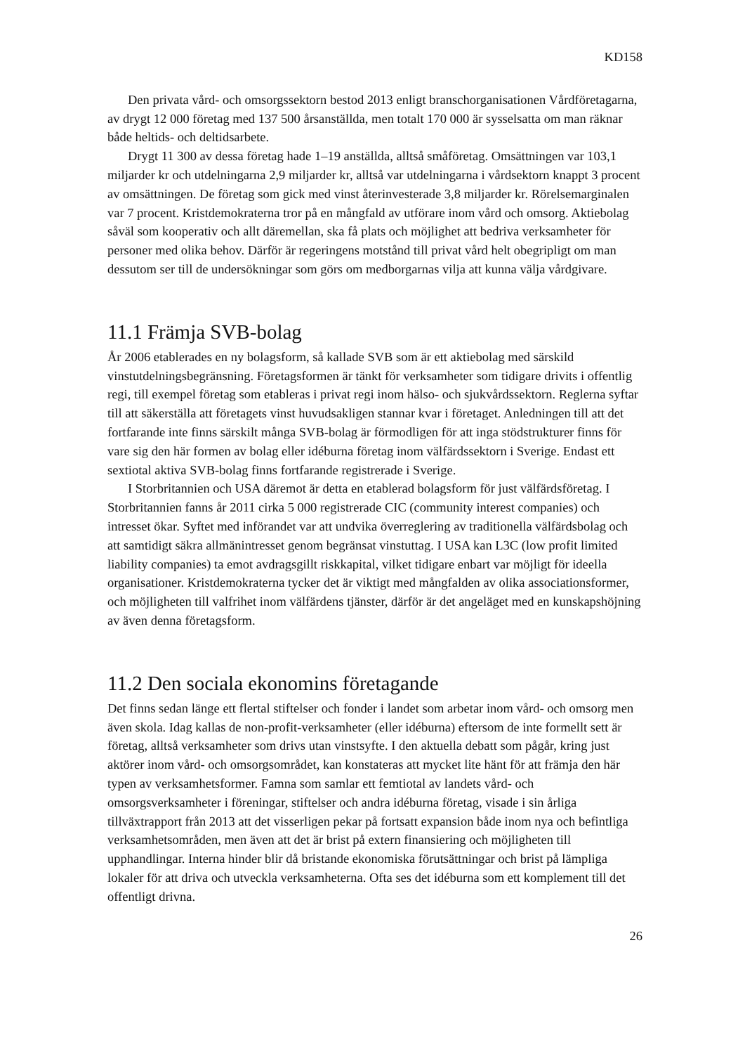KD158
Den privata vård- och omsorgssektorn bestod 2013 enligt branschorganisationen Vårdföretagarna, av drygt 12 000 företag med 137 500 årsanställda, men totalt 170 000 är sysselsatta om man räknar både heltids- och deltidsarbete.
Drygt 11 300 av dessa företag hade 1–19 anställda, alltså småföretag. Omsättningen var 103,1 miljarder kr och utdelningarna 2,9 miljarder kr, alltså var utdelningarna i vårdsektorn knappt 3 procent av omsättningen. De företag som gick med vinst återinvesterade 3,8 miljarder kr. Rörelsemarginalen var 7 procent. Kristdemokraterna tror på en mångfald av utförare inom vård och omsorg. Aktiebolag såväl som kooperativ och allt däremellan, ska få plats och möjlighet att bedriva verksamheter för personer med olika behov. Därför är regeringens motstånd till privat vård helt obegripligt om man dessutom ser till de undersökningar som görs om medborgarnas vilja att kunna välja vårdgivare.
11.1 Främja SVB-bolag
År 2006 etablerades en ny bolagsform, så kallade SVB som är ett aktiebolag med särskild vinstutdelningsbegränsning. Företagsformen är tänkt för verksamheter som tidigare drivits i offentlig regi, till exempel företag som etableras i privat regi inom hälso- och sjukvårdssektorn. Reglerna syftar till att säkerställa att företagets vinst huvudsakligen stannar kvar i företaget. Anledningen till att det fortfarande inte finns särskilt många SVB-bolag är förmodligen för att inga stödstrukturer finns för vare sig den här formen av bolag eller idéburna företag inom välfärdssektorn i Sverige. Endast ett sextiotal aktiva SVB-bolag finns fortfarande registrerade i Sverige.
I Storbritannien och USA däremot är detta en etablerad bolagsform för just välfärdsföretag. I Storbritannien fanns år 2011 cirka 5 000 registrerade CIC (community interest companies) och intresset ökar. Syftet med införandet var att undvika överreglering av traditionella välfärdsbolag och att samtidigt säkra allmänintresset genom begränsat vinstuttag. I USA kan L3C (low profit limited liability companies) ta emot avdragsgillt riskkapital, vilket tidigare enbart var möjligt för ideella organisationer. Kristdemokraterna tycker det är viktigt med mångfalden av olika associationsformer, och möjligheten till valfrihet inom välfärdens tjänster, därför är det angeläget med en kunskapshöjning av även denna företagsform.
11.2 Den sociala ekonomins företagande
Det finns sedan länge ett flertal stiftelser och fonder i landet som arbetar inom vård- och omsorg men även skola. Idag kallas de non-profit-verksamheter (eller idéburna) eftersom de inte formellt sett är företag, alltså verksamheter som drivs utan vinstsyfte. I den aktuella debatt som pågår, kring just aktörer inom vård- och omsorgsområdet, kan konstateras att mycket lite hänt för att främja den här typen av verksamhetsformer. Famna som samlar ett femtiotal av landets vård- och omsorgsverksamheter i föreningar, stiftelser och andra idéburna företag, visade i sin årliga tillväxtrapport från 2013 att det visserligen pekar på fortsatt expansion både inom nya och befintliga verksamhetsområden, men även att det är brist på extern finansiering och möjligheten till upphandlingar. Interna hinder blir då bristande ekonomiska förutsättningar och brist på lämpliga lokaler för att driva och utveckla verksamheterna. Ofta ses det idéburna som ett komplement till det offentligt drivna.
26